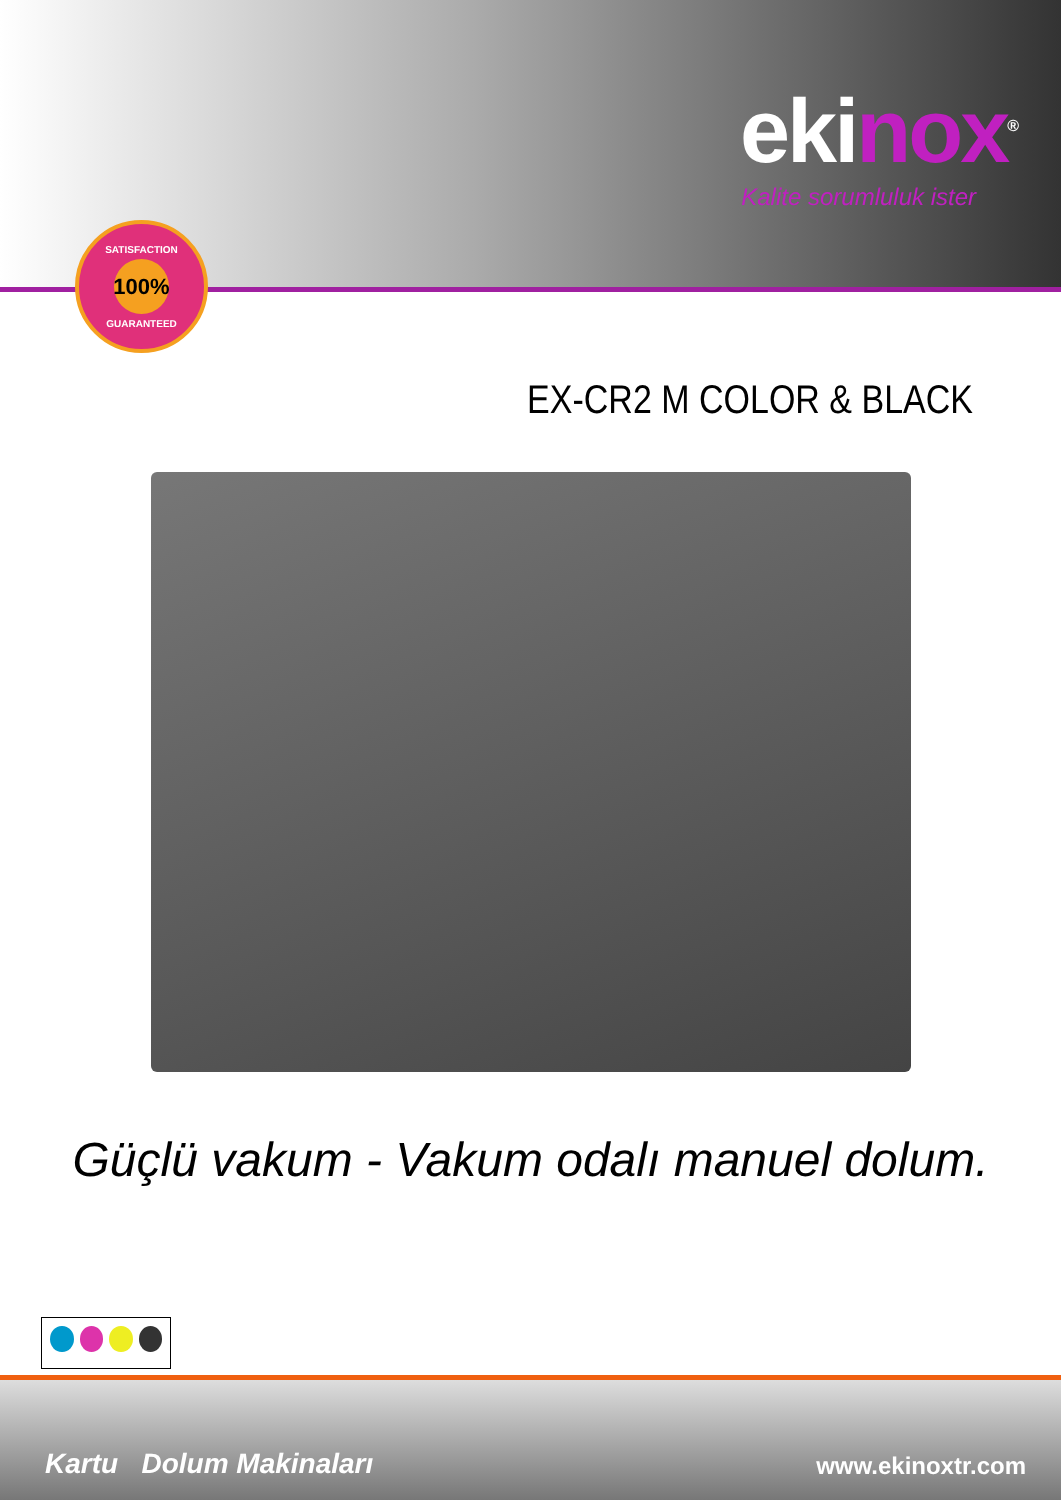ekinox<sup>®</sup>
Kalite sorumluluk ister
SATISFACTION
100%
GUARANTEED
EX-CR2 M COLOR & BLACK
Güçlü vakum - Vakum odalı manuel dolum.
Kartu Dolum Makinaları www.ekinoxtr.com